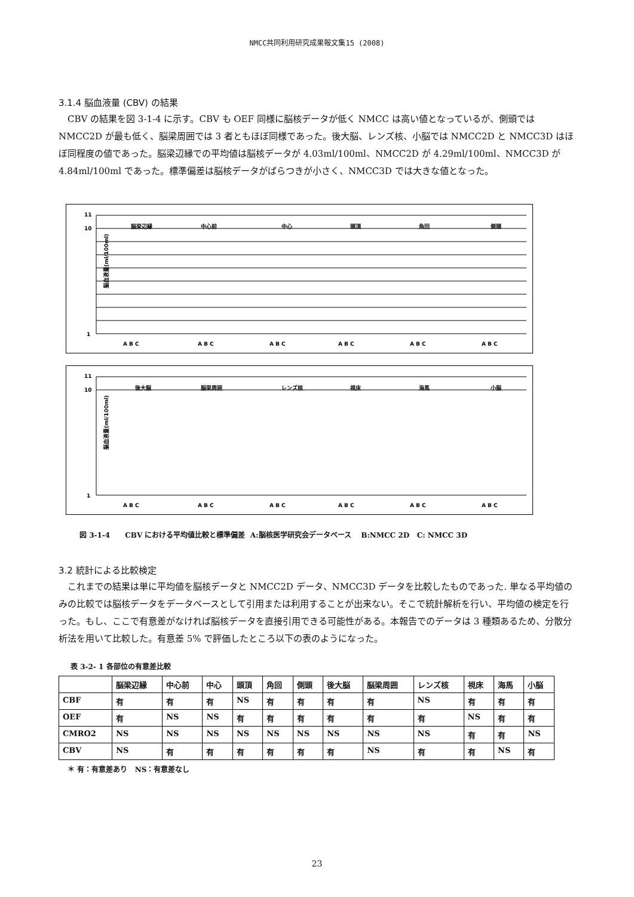NMCC共同利用研究成果報文集15 (2008)
3.1.4 脳血液量 (CBV) の結果
CBV の結果を図 3-1-4 に示す。CBV も OEF 同様に脳核データが低く NMCC は高い値となっているが、側頭では NMCC2D が最も低く、脳梁周囲では 3 者ともほぼ同様であった。後大脳、レンズ核、小脳では NMCC2D と NMCC3D はほぼ同程度の値であった。脳梁辺縁での平均値は脳核データが 4.03ml/100ml、NMCC2D が 4.29ml/100ml、NMCC3D が 4.84ml/100ml であった。標準偏差は脳核データがばらつきが小さく、NMCC3D では大きな値となった。
脳血液量(ml/100ml)
11
10
1
脳梁辺縁
中心前
中心
頭頂
角回
側頭
A B C
A B C
A B C
A B C
A B C
A B C
脳血液量(ml/100ml)
11
10
1
後大脳
脳梁周囲
レンズ核
視床
海馬
小脳
A B C
A B C
A B C
A B C
A B C
A B C
図 3-1-4 CBV における平均値比較と標準偏差 A:脳核医学研究会データベース B:NMCC 2D C: NMCC 3D
3.2 統計による比較検定
これまでの結果は単に平均値を脳核データと NMCC2D データ、NMCC3D データを比較したものであった. 単なる平均値のみの比較では脳核データをデータベースとして引用または利用することが出来ない。そこで統計解析を行い、平均値の検定を行った。もし、ここで有意差がなければ脳核データを直接引用できる可能性がある。本報告でのデータは 3 種類あるため、分散分析法を用いて比較した。有意差 5% で評価したところ以下の表のようになった。
表 3-2- 1 各部位の有意差比較
| | 脳梁辺縁 | 中心前 | 中心 | 頭頂 | 角回 | 側頭 | 後大脳 | 脳梁周囲 | レンズ核 | 視床 | 海馬 | 小脳 |
| --- | --- | --- | --- | --- | --- | --- | --- | --- | --- | --- | --- | --- |
| CBF | 有 | 有 | 有 | NS | 有 | 有 | 有 | 有 | NS | 有 | 有 | 有 |
| OEF | 有 | NS | NS | 有 | 有 | 有 | 有 | 有 | 有 | NS | 有 | 有 |
| CMRO2 | NS | NS | NS | NS | NS | NS | NS | NS | NS | 有 | 有 | NS |
| CBV | NS | 有 | 有 | 有 | 有 | 有 | 有 | NS | 有 | 有 | NS | 有 |
＊ 有：有意差あり NS：有意差なし
23